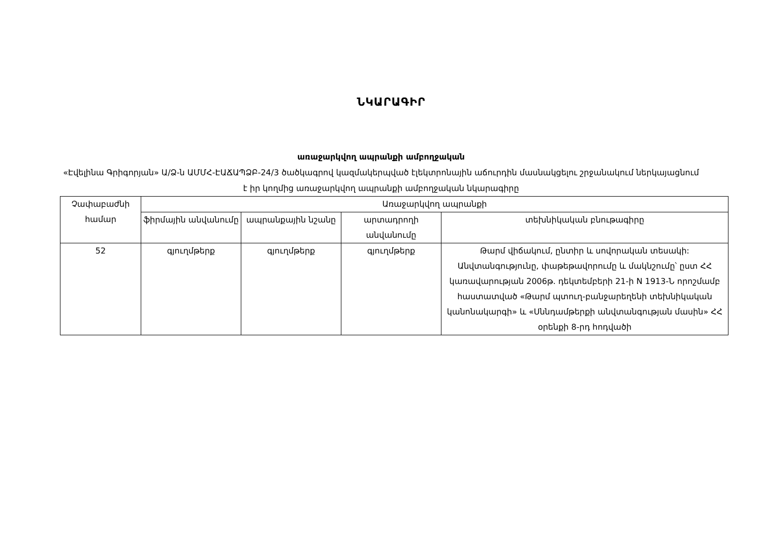ՆԿԱՐԱԳԻՐ
առաջարկվող ապրանքի ամբողջական
«Էվելինա Գրիգորյան» Ա/Ձ-ն ԱՄՄՀ-ԷԱՃԱՊՁԲ-24/3 ծածկագրով կազմակերպված էլեկտրոնային աճուրդին մասնակցելու շրջանակում ներկայացնում է իր կողմից առաջարկվող ապրանքի ամբողջական նկարագիրը
| Չափաբաժնի համար | Առաջարկվող ապրանքի | | | |
| --- | --- | --- | --- | --- |
| | ֆիրմային անվանումը | ապրանքային նշանը | արտադրողի անվանումը | տեխնիկական բնութագիրը |
| 52 | գյուղմթերք | գյուղմթերք | գյուղմթերք | Թարմ վիճակում, ընտիր և սովորական տեսակի: Անվտանգությունը, փաթեթավորումը և մակնշումը՝ ըստ ՀՀ կառավարության 2006թ. դեկտեմբերի 21-ի N 1913-Ն որոշմամբ հաստատված «Թարմ պտուղ-բանջարեղենի տեխնիկական կանոնակարգի» և «Սննդամթերքի անվտանգության մասին» ՀՀ օրենքի 8-րդ հոդվածի |